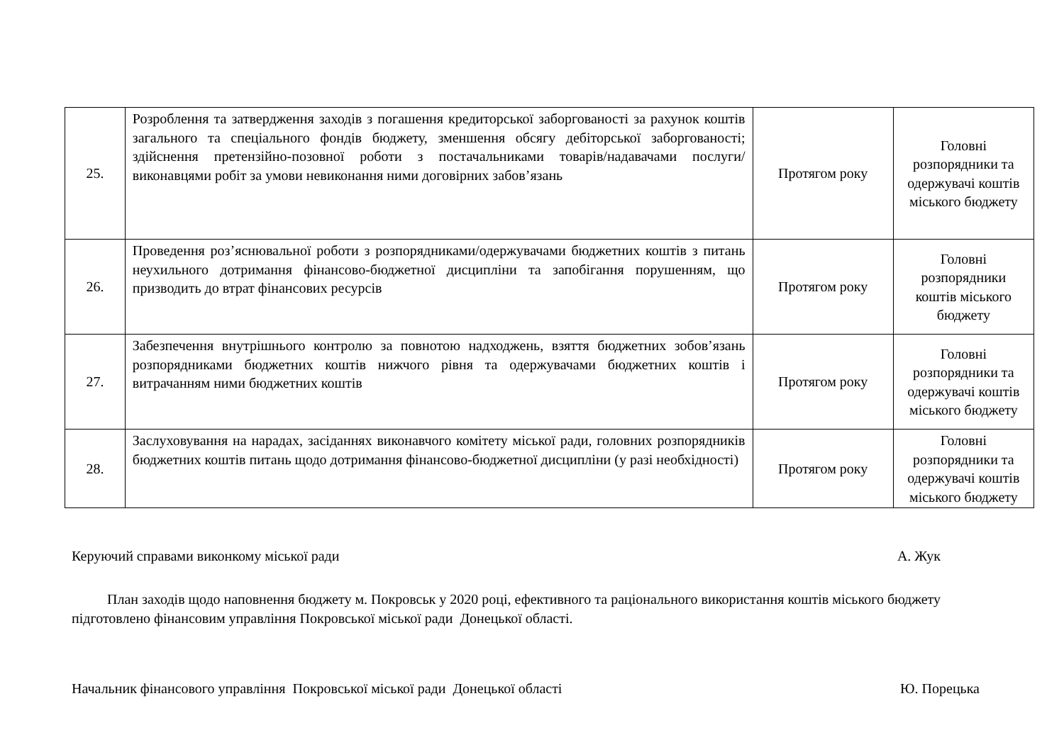| 25. | Розроблення та затвердження заходів з погашення кредиторської заборгованості за рахунок коштів загального та спеціального фондів бюджету, зменшення обсягу дебіторської заборгованості; здійснення претензійно-позовної роботи з постачальниками товарів/надавачами послуги/виконавцями робіт за умови невиконання ними договірних забов’язань | Протягом року | Головні розпорядники та одержувачі коштів міського бюджету |
| 26. | Проведення роз’яснювальної роботи з розпорядниками/одержувачами бюджетних коштів з питань неухильного дотримання фінансово-бюджетної дисципліни та запобігання порушенням, що призводить до втрат фінансових ресурсів | Протягом року | Головні розпорядники коштів міського бюджету |
| 27. | Забезпечення внутрішнього контролю за повнотою надходжень, взяття бюджетних зобов’язань розпорядниками бюджетних коштів нижчого рівня та одержувачами бюджетних коштів і витрачанням ними бюджетних коштів | Протягом року | Головні розпорядники та одержувачі коштів міського бюджету |
| 28. | Заслуховування на нарадах, засіданнях виконавчого комітету міської ради, головних розпорядників бюджетних коштів питань щодо дотримання фінансово-бюджетної дисципліни (у разі необхідності) | Протягом року | Головні розпорядники та одержувачі коштів міського бюджету |
Керуючий справами виконкому міської ради А. Жук
План заходів щодо наповнення бюджету м. Покровськ у 2020 році, ефективного та раціонального використання коштів міського бюджету підготовлено фінансовим управління Покровської міської ради Донецької області.
Начальник фінансового управління Покровської міської ради Донецької області Ю. Порецька